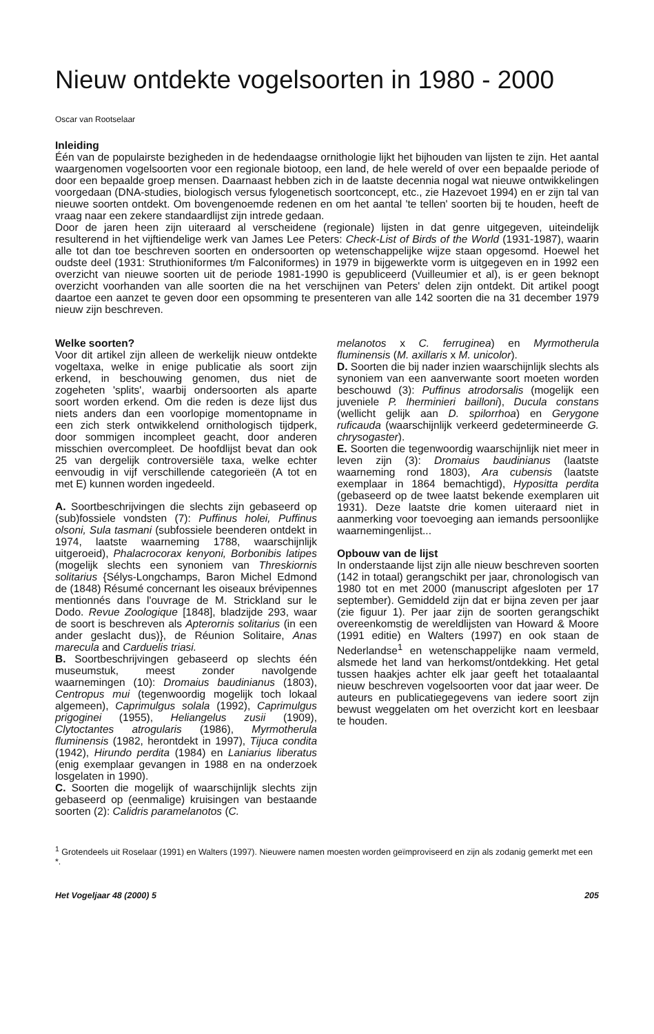Nieuw ontdekte vogelsoorten in 1980 - 2000
Oscar van Rootselaar
Inleiding
Één van de populairste bezigheden in de hedendaagse ornithologie lijkt het bijhouden van lijsten te zijn. Het aantal waargenomen vogelsoorten voor een regionale biotoop, een land, de hele wereld of over een bepaalde periode of door een bepaalde groep mensen. Daarnaast hebben zich in de laatste decennia nogal wat nieuwe ontwikkelingen voorgedaan (DNA-studies, biologisch versus fylogenetisch soortconcept, etc., zie Hazevoet 1994) en er zijn tal van nieuwe soorten ontdekt. Om bovengenoemde redenen en om het aantal 'te tellen' soorten bij te houden, heeft de vraag naar een zekere standaardlijst zijn intrede gedaan.
Door de jaren heen zijn uiteraard al verscheidene (regionale) lijsten in dat genre uitgegeven, uiteindelijk resulterend in het vijftiendelige werk van James Lee Peters: Check-List of Birds of the World (1931-1987), waarin alle tot dan toe beschreven soorten en ondersoorten op wetenschappelijke wijze staan opgesomd. Hoewel het oudste deel (1931: Struthioniformes t/m Falconiformes) in 1979 in bijgewerkte vorm is uitgegeven en in 1992 een overzicht van nieuwe soorten uit de periode 1981-1990 is gepubliceerd (Vuilleumier et al), is er geen beknopt overzicht voorhanden van alle soorten die na het verschijnen van Peters' delen zijn ontdekt. Dit artikel poogt daartoe een aanzet te geven door een opsomming te presenteren van alle 142 soorten die na 31 december 1979 nieuw zijn beschreven.
Welke soorten?
Voor dit artikel zijn alleen de werkelijk nieuw ontdekte vogeltaxa, welke in enige publicatie als soort zijn erkend, in beschouwing genomen, dus niet de zogeheten 'splits', waarbij ondersoorten als aparte soort worden erkend. Om die reden is deze lijst dus niets anders dan een voorlopige momentopname in een zich sterk ontwikkelend ornithologisch tijdperk, door sommigen incompleet geacht, door anderen misschien overcompleet. De hoofdlijst bevat dan ook 25 van dergelijk controversiële taxa, welke echter eenvoudig in vijf verschillende categorieën (A tot en met E) kunnen worden ingedeeld.
A. Soortbeschrijvingen die slechts zijn gebaseerd op (sub)fossiele vondsten (7): Puffinus holei, Puffinus olsoni, Sula tasmani (subfossiele beenderen ontdekt in 1974, laatste waarneming 1788, waarschijnlijk uitgeroeid), Phalacrocorax kenyoni, Borbonibis latipes (mogelijk slechts een synoniem van Threskiornis solitarius {Sélys-Longchamps, Baron Michel Edmond de (1848) Résumé concernant les oiseaux brévipennes mentionnés dans l'ouvrage de M. Strickland sur le Dodo. Revue Zoologique [1848], bladzijde 293, waar de soort is beschreven als Apterornis solitarius (in een ander geslacht dus)}, de Réunion Solitaire, Anas marecula and Carduelis triasi.
B. Soortbeschrijvingen gebaseerd op slechts één museumstuk, meest zonder navolgende waarnemingen (10): Dromaius baudinianus (1803), Centropus mui (tegenwoordig mogelijk toch lokaal algemeen), Caprimulgus solala (1992), Caprimulgus prigoginei (1955), Heliangelus zusii (1909), Clytoctantes atrogularis (1986), Myrmotherula fluminensis (1982, herontdekt in 1997), Tijuca condita (1942), Hirundo perdita (1984) en Laniarius liberatus (enig exemplaar gevangen in 1988 en na onderzoek losgelaten in 1990).
C. Soorten die mogelijk of waarschijnlijk slechts zijn gebaseerd op (eenmalige) kruisingen van bestaande soorten (2): Calidris paramelanotos (C.
melanotos x C. ferruginea) en Myrmotherula fluminensis (M. axillaris x M. unicolor).
D. Soorten die bij nader inzien waarschijnlijk slechts als synoniem van een aanverwante soort moeten worden beschouwd (3): Puffinus atrodorsalis (mogelijk een juveniele P. lherminieri bailloni), Ducula constans (wellicht gelijk aan D. spilorrhoa) en Gerygone ruficauda (waarschijnlijk verkeerd gedetermineerde G. chrysogaster).
E. Soorten die tegenwoordig waarschijnlijk niet meer in leven zijn (3): Dromaius baudinianus (laatste waarneming rond 1803), Ara cubensis (laatste exemplaar in 1864 bemachtigd), Hypositta perdita (gebaseerd op de twee laatst bekende exemplaren uit 1931). Deze laatste drie komen uiteraard niet in aanmerking voor toevoeging aan iemands persoonlijke waarnemingenlijst...
Opbouw van de lijst
In onderstaande lijst zijn alle nieuw beschreven soorten (142 in totaal) gerangschikt per jaar, chronologisch van 1980 tot en met 2000 (manuscript afgesloten per 17 september). Gemiddeld zijn dat er bijna zeven per jaar (zie figuur 1). Per jaar zijn de soorten gerangschikt overeenkomstig de wereldlijsten van Howard & Moore (1991 editie) en Walters (1997) en ook staan de Nederlandse<sup>1</sup> en wetenschappelijke naam vermeld, alsmede het land van herkomst/ontdekking. Het getal tussen haakjes achter elk jaar geeft het totaalaantal nieuw beschreven vogelsoorten voor dat jaar weer. De auteurs en publicatiegegevens van iedere soort zijn bewust weggelaten om het overzicht kort en leesbaar te houden.
<sup>1</sup> Grotendeels uit Roselaar (1991) en Walters (1997). Nieuwere namen moesten worden geïmproviseerd en zijn als zodanig gemerkt met een *.
Het Vogeljaar 48 (2000) 5 205